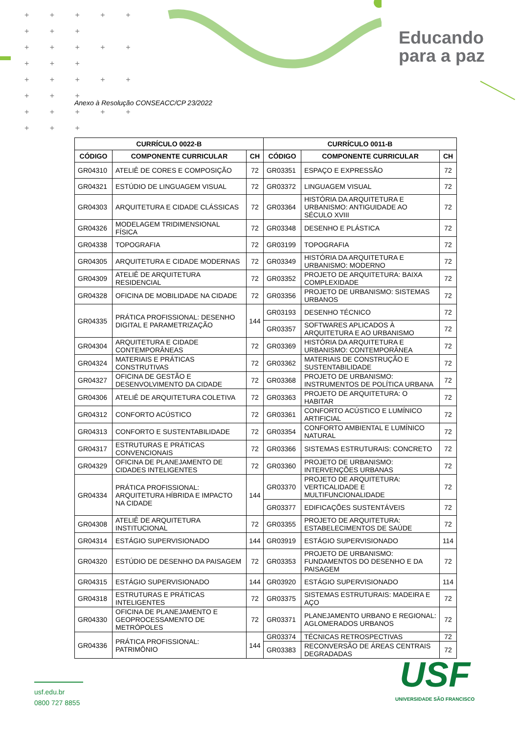+ + + + + + + +
+ + + + + + + +
+ + + + + + + +
+ + + + + + + +
Educando
para a paz
Anexo à Resolução CONSEACC/CP 23/2022
| CURRÍCULO 0022-B | | | CURRÍCULO 0011-B | | |
| --- | --- | --- | --- | --- | --- |
| CÓDIGO | COMPONENTE CURRICULAR | CH | CÓDIGO | COMPONENTE CURRICULAR | CH |
| GR04310 | ATELIÊ DE CORES E COMPOSIÇÃO | 72 | GR03351 | ESPAÇO E EXPRESSÃO | 72 |
| GR04321 | ESTÚDIO DE LINGUAGEM VISUAL | 72 | GR03372 | LINGUAGEM VISUAL | 72 |
| GR04303 | ARQUITETURA E CIDADE CLÁSSICAS | 72 | GR03364 | HISTÓRIA DA ARQUITETURA E URBANISMO: ANTIGUIDADE AO SÉCULO XVIII | 72 |
| GR04326 | MODELAGEM TRIDIMENSIONAL FÍSICA | 72 | GR03348 | DESENHO E PLÁSTICA | 72 |
| GR04338 | TOPOGRAFIA | 72 | GR03199 | TOPOGRAFIA | 72 |
| GR04305 | ARQUITETURA E CIDADE MODERNAS | 72 | GR03349 | HISTÓRIA DA ARQUITETURA E URBANISMO: MODERNO | 72 |
| GR04309 | ATELIÊ DE ARQUITETURA RESIDENCIAL | 72 | GR03352 | PROJETO DE ARQUITETURA: BAIXA COMPLEXIDADE | 72 |
| GR04328 | OFICINA DE MOBILIDADE NA CIDADE | 72 | GR03356 | PROJETO DE URBANISMO: SISTEMAS URBANOS | 72 |
| GR04335 | PRÁTICA PROFISSIONAL: DESENHO DIGITAL E PARAMETRIZAÇÃO | 144 | GR03193 | DESENHO TÉCNICO | 72 |
| | | | GR03357 | SOFTWARES APLICADOS À ARQUITETURA E AO URBANISMO | 72 |
| GR04304 | ARQUITETURA E CIDADE CONTEMPORÂNEAS | 72 | GR03369 | HISTÓRIA DA ARQUITETURA E URBANISMO: CONTEMPORÂNEA | 72 |
| GR04324 | MATERIAIS E PRÁTICAS CONSTRUTIVAS | 72 | GR03362 | MATERIAIS DE CONSTRUÇÃO E SUSTENTABILIDADE | 72 |
| GR04327 | OFICINA DE GESTÃO E DESENVOLVIMENTO DA CIDADE | 72 | GR03368 | PROJETO DE URBANISMO: INSTRUMENTOS DE POLÍTICA URBANA | 72 |
| GR04306 | ATELIÊ DE ARQUITETURA COLETIVA | 72 | GR03363 | PROJETO DE ARQUITETURA: O HABITAR | 72 |
| GR04312 | CONFORTO ACÚSTICO | 72 | GR03361 | CONFORTO ACÚSTICO E LUMÍNICO ARTIFICIAL | 72 |
| GR04313 | CONFORTO E SUSTENTABILIDADE | 72 | GR03354 | CONFORTO AMBIENTAL E LUMÍNICO NATURAL | 72 |
| GR04317 | ESTRUTURAS E PRÁTICAS CONVENCIONAIS | 72 | GR03366 | SISTEMAS ESTRUTURAIS: CONCRETO | 72 |
| GR04329 | OFICINA DE PLANEJAMENTO DE CIDADES INTELIGENTES | 72 | GR03360 | PROJETO DE URBANISMO: INTERVENÇÕES URBANAS | 72 |
| GR04334 | PRÁTICA PROFISSIONAL: ARQUITETURA HÍBRIDA E IMPACTO NA CIDADE | 144 | GR03370 | PROJETO DE ARQUITETURA: VERTICALIDADE E MULTIFUNCIONALIDADE | 72 |
| | | | GR03377 | EDIFICAÇÕES SUSTENTÁVEIS | 72 |
| GR04308 | ATELIÊ DE ARQUITETURA INSTITUCIONAL | 72 | GR03355 | PROJETO DE ARQUITETURA: ESTABELECIMENTOS DE SAÚDE | 72 |
| GR04314 | ESTÁGIO SUPERVISIONADO | 144 | GR03919 | ESTÁGIO SUPERVISIONADO | 114 |
| GR04320 | ESTÚDIO DE DESENHO DA PAISAGEM | 72 | GR03353 | PROJETO DE URBANISMO: FUNDAMENTOS DO DESENHO E DA PAISAGEM | 72 |
| GR04315 | ESTÁGIO SUPERVISIONADO | 144 | GR03920 | ESTÁGIO SUPERVISIONADO | 114 |
| GR04318 | ESTRUTURAS E PRÁTICAS INTELIGENTES | 72 | GR03375 | SISTEMAS ESTRUTURAIS: MADEIRA E AÇO | 72 |
| GR04330 | OFICINA DE PLANEJAMENTO E GEOPROCESSAMENTO DE METRÓPOLES | 72 | GR03371 | PLANEJAMENTO URBANO E REGIONAL: AGLOMERADOS URBANOS | 72 |
| GR04336 | PRÁTICA PROFISSIONAL: PATRIMÔNIO | 144 | GR03374 | TÉCNICAS RETROSPECTIVAS | 72 |
| | | | GR03383 | RECONVERSÃO DE ÁREAS CENTRAIS DEGRADADAS | 72 |
usf.edu.br
0800 727 8855
USF
UNIVERSIDADE SÃO FRANCISCO